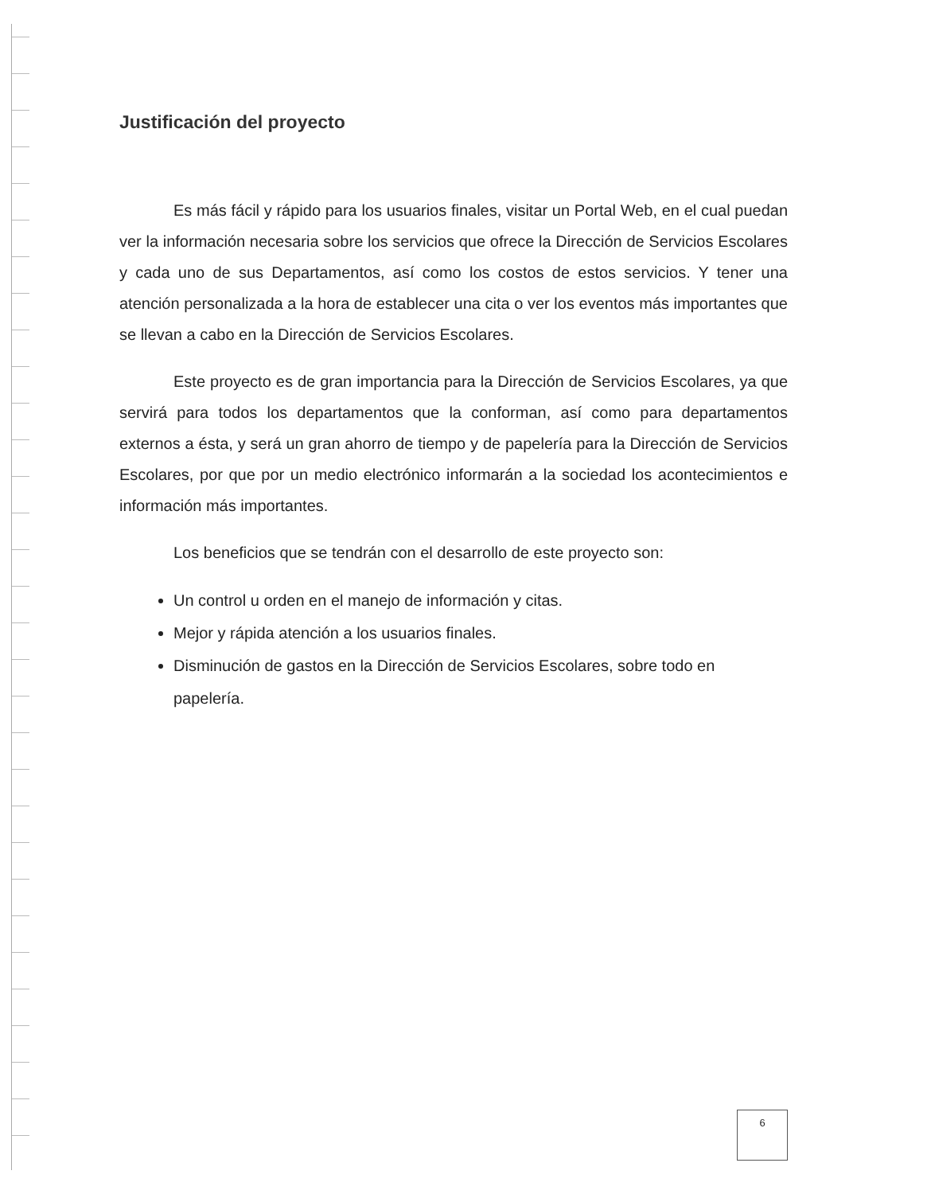Justificación del proyecto
Es más fácil y rápido para los usuarios finales, visitar un Portal Web, en el cual puedan ver la información necesaria sobre los servicios que ofrece la Dirección de Servicios Escolares y cada uno de sus Departamentos, así como los costos de estos servicios. Y tener una atención personalizada a la hora de establecer una cita o ver los eventos más importantes que se llevan a cabo en la Dirección de Servicios Escolares.
Este proyecto es de gran importancia para la Dirección de Servicios Escolares, ya que servirá para todos los departamentos que la conforman, así como para departamentos externos a ésta, y será un gran ahorro de tiempo y de papelería para la Dirección de Servicios Escolares, por que por un medio electrónico informarán a la sociedad los acontecimientos e información más importantes.
Los beneficios que se tendrán con el desarrollo de este proyecto son:
Un control u orden en el manejo de información y citas.
Mejor y rápida atención a los usuarios finales.
Disminución de gastos en la Dirección de Servicios Escolares, sobre todo en papelería.
6